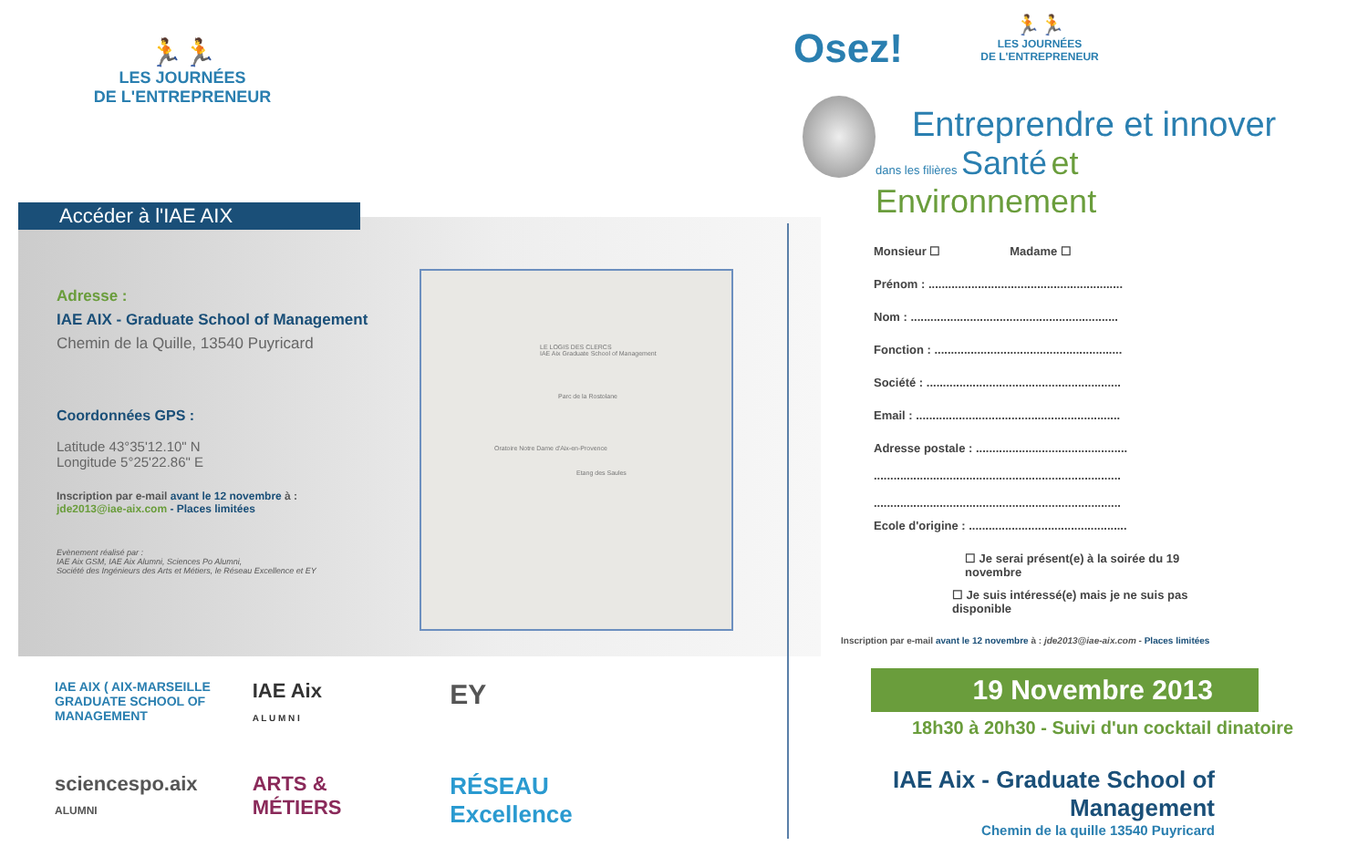🏃🏃
LES JOURNÉES
DE L'ENTREPRENEUR
Accéder à l'IAE AIX
Adresse :
IAE AIX - Graduate School of Management
Chemin de la Quille, 13540 Puyricard
Coordonnées GPS :
Latitude 43°35'12.10" N
Longitude 5°25'22.86" E
Inscription par e-mail avant le 12 novembre à :
jde2013@iae-aix.com - Places limitées
Evènement réalisé par :
IAE Aix GSM, IAE Aix Alumni, Sciences Po Alumni,
Société des Ingénieurs des Arts et Métiers, le Réseau Excellence et EY
LE LOGIS DES CLERCS
IAE Aix Graduate School of Management
Parc de la Rostolane
Oratoire Notre Dame d'Aix-en-Provence
Etang des Saules
IAE AIX ( AIX-MARSEILLE GRADUATE SCHOOL OF MANAGEMENT
IAE Aix
A L U M N I
EY
sciencespo.aix
ALUMNI
ARTS &
MÉTIERS
RÉSEAU Excellence
Osez!
🏃🏃
LES JOURNÉES
DE L'ENTREPRENEUR
Entreprendre et innover
dans les filières Santé et Environnement
Monsieur ☐ Madame ☐
Prénom : ...........................................................
Nom : ...............................................................
Fonction : .........................................................
Société : ...........................................................
Email : ..............................................................
Adresse postale : ..............................................
...........................................................................
...........................................................................
Ecole d'origine : ................................................
☐ Je serai présent(e) à la soirée du 19 novembre
☐ Je suis intéressé(e) mais je ne suis pas disponible
Inscription par e-mail avant le 12 novembre à : jde2013@iae-aix.com - Places limitées
19 Novembre 2013
18h30 à 20h30 - Suivi d'un cocktail dinatoire
IAE Aix - Graduate School of Management
Chemin de la quille 13540 Puyricard